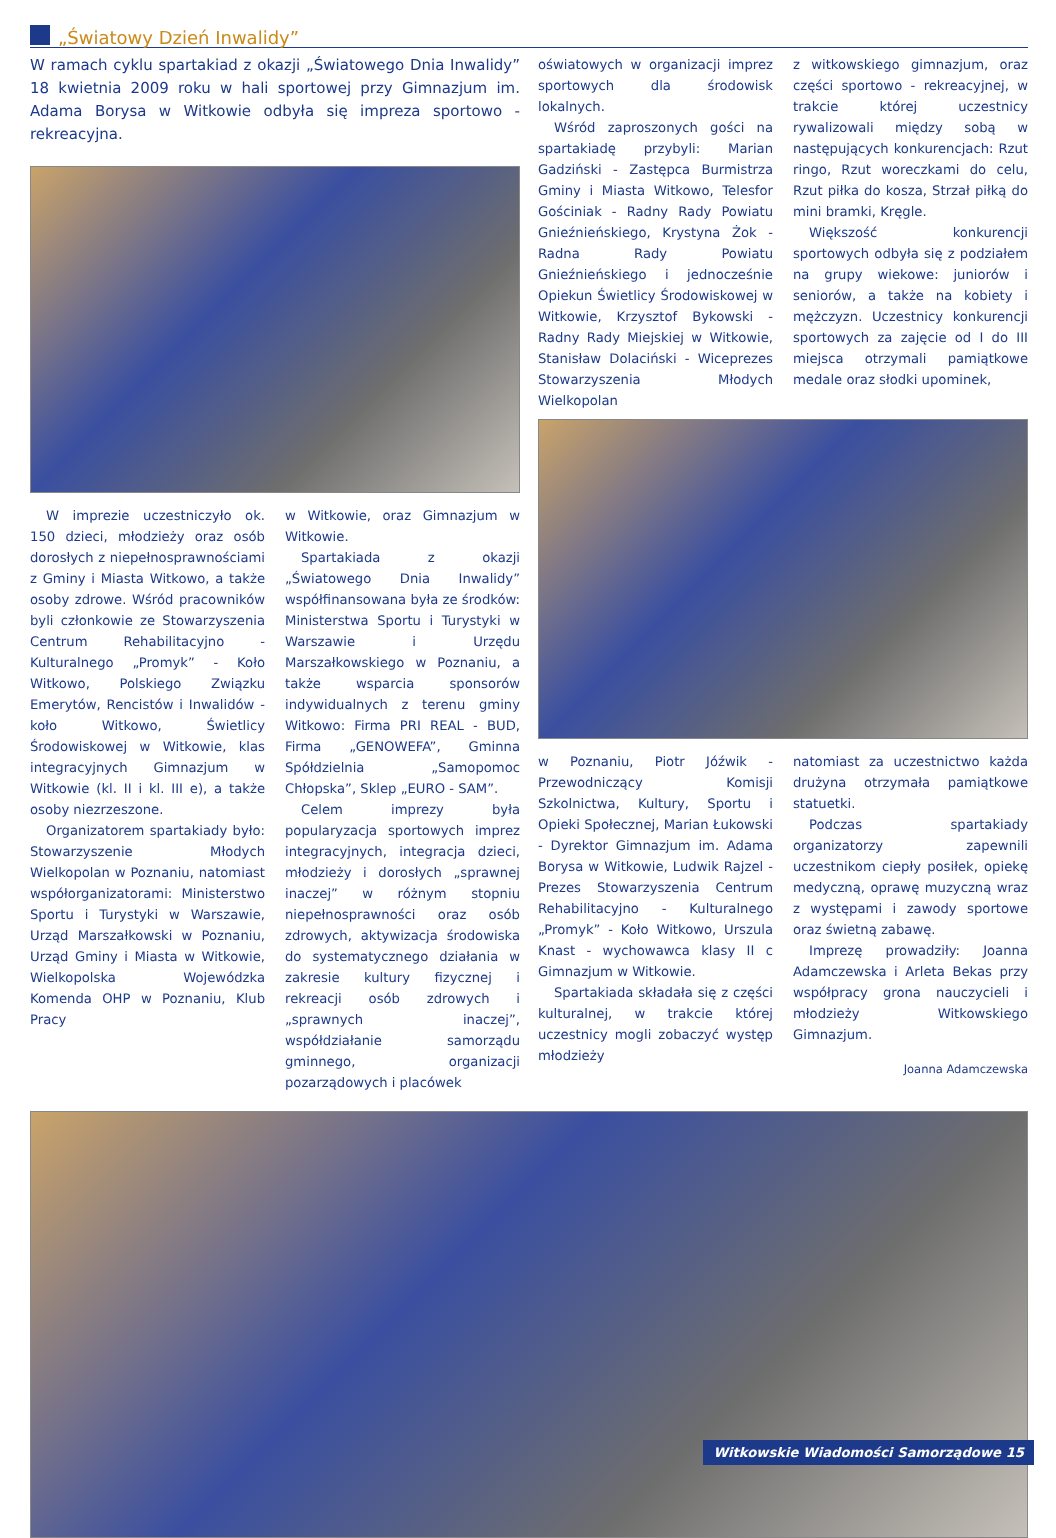„Światowy Dzień Inwalidy”
W ramach cyklu spartakiad z okazji „Światowego Dnia Inwalidy” 18 kwietnia 2009 roku w hali sportowej przy Gimnazjum im. Adama Borysa w Witkowie odbyła się impreza sportowo - rekreacyjna.
W imprezie uczestniczyło ok. 150 dzieci, młodzieży oraz osób dorosłych z niepełnosprawnościami z Gminy i Miasta Witkowo, a także osoby zdrowe. Wśród pracowników byli członkowie ze Stowarzyszenia Centrum Rehabilitacyjno - Kulturalnego „Promyk” - Koło Witkowo, Polskiego Związku Emerytów, Rencistów i Inwalidów - koło Witkowo, Świetlicy Środowiskowej w Witkowie, klas integracyjnych Gimnazjum w Witkowie (kl. II i kl. III e), a także osoby niezrzeszone.
Organizatorem spartakiady było: Stowarzyszenie Młodych Wielkopolan w Poznaniu, natomiast współorganizatorami: Ministerstwo Sportu i Turystyki w Warszawie, Urząd Marszałkowski w Poznaniu, Urząd Gminy i Miasta w Witkowie, Wielkopolska Wojewódzka Komenda OHP w Poznaniu, Klub Pracy
w Witkowie, oraz Gimnazjum w Witkowie.
Spartakiada z okazji „Światowego Dnia Inwalidy” współfinansowana była ze środków: Ministerstwa Sportu i Turystyki w Warszawie i Urzędu Marszałkowskiego w Poznaniu, a także wsparcia sponsorów indywidualnych z terenu gminy Witkowo: Firma PRI REAL - BUD, Firma „GENOWEFA”, Gminna Spółdzielnia „Samopomoc Chłopska”, Sklep „EURO - SAM”.
Celem imprezy była popularyzacja sportowych imprez integracyjnych, integracja dzieci, młodzieży i dorosłych „sprawnej inaczej” w różnym stopniu niepełnosprawności oraz osób zdrowych, aktywizacja środowiska do systematycznego działania w zakresie kultury fizycznej i rekreacji osób zdrowych i „sprawnych inaczej”, współdziałanie samorządu gminnego, organizacji pozarządowych i placówek
oświatowych w organizacji imprez sportowych dla środowisk lokalnych.
Wśród zaproszonych gości na spartakiadę przybyli: Marian Gadziński - Zastępca Burmistrza Gminy i Miasta Witkowo, Telesfor Gościniak - Radny Rady Powiatu Gnieźnieńskiego, Krystyna Żok - Radna Rady Powiatu Gnieźnieńskiego i jednocześnie Opiekun Świetlicy Środowiskowej w Witkowie, Krzysztof Bykowski - Radny Rady Miejskiej w Witkowie, Stanisław Dolaciński - Wiceprezes Stowarzyszenia Młodych Wielkopolan
z witkowskiego gimnazjum, oraz części sportowo - rekreacyjnej, w trakcie której uczestnicy rywalizowali między sobą w następujących konkurencjach: Rzut ringo, Rzut woreczkami do celu, Rzut piłka do kosza, Strzał piłką do mini bramki, Kręgle.
Większość konkurencji sportowych odbyła się z podziałem na grupy wiekowe: juniorów i seniorów, a także na kobiety i mężczyzn. Uczestnicy konkurencji sportowych za zajęcie od I do III miejsca otrzymali pamiątkowe medale oraz słodki upominek,
w Poznaniu, Piotr Jóźwik - Przewodniczący Komisji Szkolnictwa, Kultury, Sportu i Opieki Społecznej, Marian Łukowski - Dyrektor Gimnazjum im. Adama Borysa w Witkowie, Ludwik Rajzel - Prezes Stowarzyszenia Centrum Rehabilitacyjno - Kulturalnego „Promyk” - Koło Witkowo, Urszula Knast - wychowawca klasy II c Gimnazjum w Witkowie.
Spartakiada składała się z części kulturalnej, w trakcie której uczestnicy mogli zobaczyć występ młodzieży
natomiast za uczestnictwo każda drużyna otrzymała pamiątkowe statuetki.
Podczas spartakiady organizatorzy zapewnili uczestnikom ciepły posiłek, opiekę medyczną, oprawę muzyczną wraz z występami i zawody sportowe oraz świetną zabawę.
Imprezę prowadziły: Joanna Adamczewska i Arleta Bekas przy współpracy grona nauczycieli i młodzieży Witkowskiego Gimnazjum.
Joanna Adamczewska
Witkowskie Wiadomości Samorządowe 15